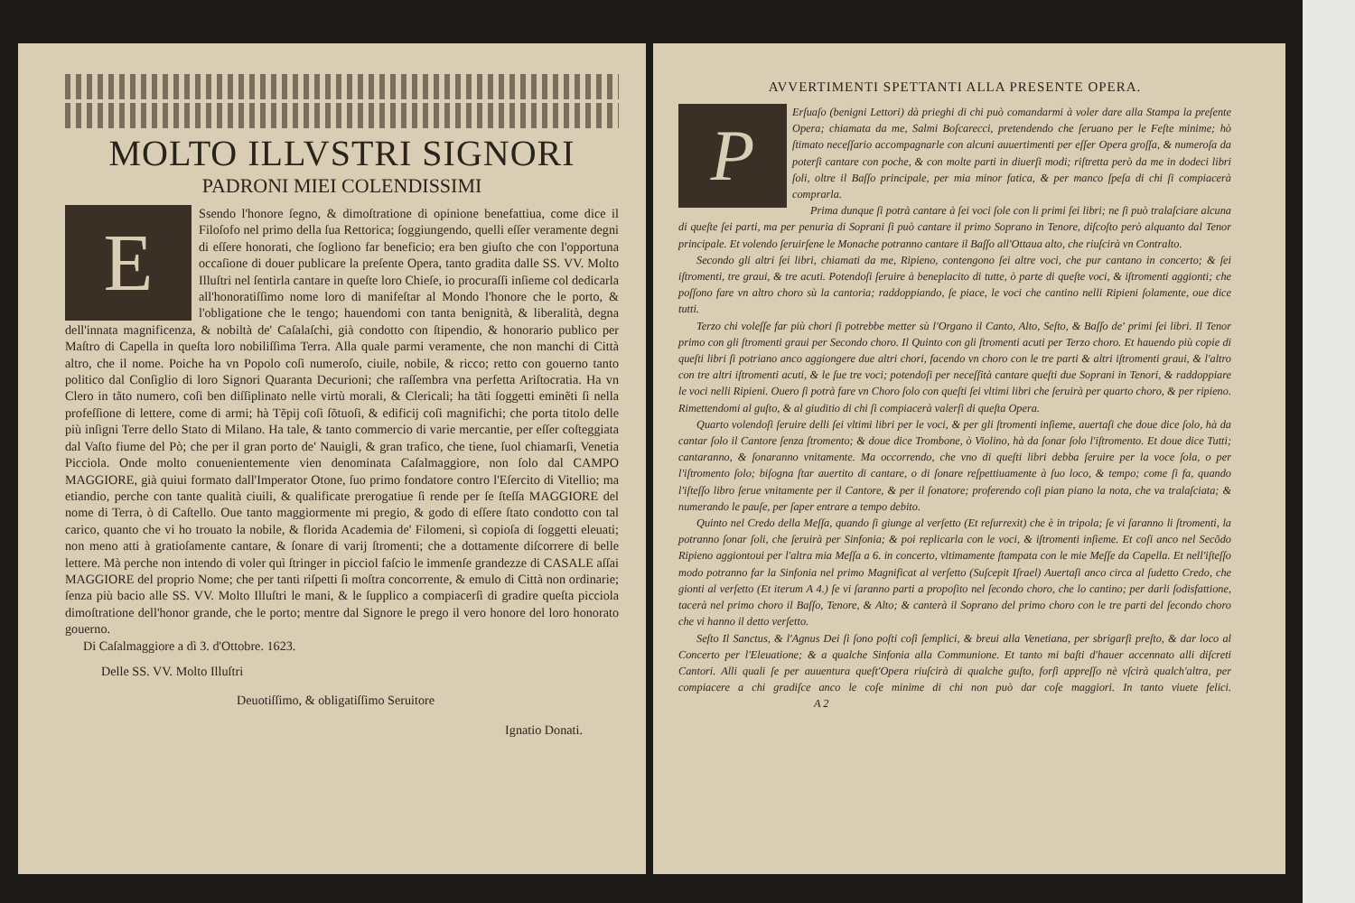MOLTO ILLVSTRI SIGNORI
PADRONI MIEI COLENDISSIMI
ESsendo l'honore ſegno, & dimoſtratione di opinione benefattiua, come dice il Filoſofo nel primo della ſua Rettorica; ſoggiungendo, quelli eſſer veramente degni di eſſere honorati, che ſogliono far beneficio; era ben giuſto che con l'opportuna occaſione di douer publicare la preſente Opera, tanto gradita dalle SS. VV. Molto Illuſtri nel ſentirla cantare in queſte loro Chieſe, io procuraſſi inſieme col dedicarla all'honoratiſſimo nome loro di manifeſtar al Mondo l'honore che le porto, & l'obligatione che le tengo; hauendomi con tanta benignità, & liberalità, degna dell'innata magnificenza, & nobiltà de' Caſalaſchi, già condotto con ſtipendio, & honorario publico per Maſtro di Capella in queſta loro nobiliſſima Terra. Alla quale parmi veramente, che non manchi di Città altro, che il nome. Poiche ha vn Popolo coſi numeroſo, ciuile, nobile, & ricco; retto con gouerno tanto politico dal Conſiglio di loro Signori Quaranta Decurioni; che raſſembra vna perfetta Ariſtocratia. Ha vn Clero in tãto numero, coſi ben diſſiplinato nelle virtù morali, & Clericali; ha tãti ſoggetti eminẽti ſi nella profeſſione di lettere, come di armi; hà Tẽpij coſi ſõtuoſi, & edificij coſi magnifichi; che porta titolo delle più inſigni Terre dello Stato di Milano. Ha tale, & tanto commercio di varie mercantie, per eſſer coſteggiata dal Vaſto fiume del Pò; che per il gran porto de' Nauigli, & gran trafico, che tiene, ſuol chiamarſi, Venetia Picciola. Onde molto conuenientemente vien denominata Caſalmaggiore, non ſolo dal CAMPO MAGGIORE, già quiui formato dall'Imperator Otone, ſuo primo fondatore contro l'Eſercito di Vitellio; ma etiandio, perche con tante qualità ciuili, & qualificate prerogatiue ſi rende per ſe ſteſſa MAGGIORE del nome di Terra, ò di Caſtello. Oue tanto maggiormente mi pregio, & godo di eſſere ſtato condotto con tal carico, quanto che vi ho trouato la nobile, & florida Academia de' Filomeni, sì copioſa di ſoggetti eleuati; non meno atti à gratioſamente cantare, & ſonare di varij ſtromenti; che a dottamente diſcorrere di belle lettere. Mà perche non intendo di voler quì ſtringer in picciol faſcio le immenſe grandezze di CASALE aſſai MAGGIORE del proprio Nome; che per tanti riſpetti ſi moſtra concorrente, & emulo di Città non ordinarie; ſenza più bacio alle SS. VV. Molto Illuſtri le mani, & le ſupplico a compiacerſi di gradire queſta picciola dimoſtratione dell'honor grande, che le porto; mentre dal Signore le prego il vero honore del loro honorato gouerno.
Di Caſalmaggiore a dì 3. d'Ottobre. 1623.
Delle SS. VV. Molto Illuſtri
Deuotiſſimo, & obligatiſſimo Seruitore
Ignatio Donati.
AVVERTIMENTI SPETTANTI ALLA PRESENTE OPERA.
PErſuaſo (benigni Lettori) dà prieghi di chi può comandarmi à voler dare alla Stampa la preſente Opera; chiamata da me, Salmi Boſcarecci, pretendendo che ſeruano per le Feſte minime; hò ſtimato neceſſario accompagnarle con alcuni auuertimenti per eſſer Opera groſſa, & numeroſa da poterſi cantare con poche, & con molte parti in diuerſi modi; riſtretta però da me in dodeci libri ſoli, oltre il Baſſo principale, per mia minor fatica, & per manco ſpeſa di chi ſi compiacerà comprarla.
Prima dunque ſi potrà cantare à ſei voci ſole con li primi ſei libri; ne ſi può tralaſciare alcuna di queſte ſei parti, ma per penuria di Soprani ſi può cantare il primo Soprano in Tenore, diſcoſto però alquanto dal Tenor principale. Et volendo ſeruirſene le Monache potranno cantare il Baſſo all'Ottaua alto, che riuſcirà vn Contralto.
Secondo gli altri ſei libri, chiamati da me, Ripieno, contengono ſei altre voci, che pur cantano in concerto; & ſei iſtromenti, tre graui, & tre acuti. Potendoſi ſeruire à beneplacito di tutte, ò parte di queſte voci, & iſtromenti aggionti; che poſſono fare vn altro choro sù la cantoria; raddoppiando, ſe piace, le voci che cantino nelli Ripieni ſolamente, oue dice tutti.
Terzo chi voleſſe far più chori ſi potrebbe metter sù l'Organo il Canto, Alto, Seſto, & Baſſo de' primi ſei libri. Il Tenor primo con gli ſtromenti graui per Secondo choro. Il Quinto con gli ſtromenti acuti per Terzo choro. Et hauendo più copie di queſti libri ſi potriano anco aggiongere due altri chori, facendo vn choro con le tre parti & altri iſtromenti graui, & l'altro con tre altri iſtromenti acuti, & le ſue tre voci; potendoſi per neceſſità cantare queſti due Soprani in Tenori, & raddoppiare le voci nelli Ripieni. Ouero ſi potrà fare vn Choro ſolo con queſti ſei vltimi libri che ſeruirà per quarto choro, & per ripieno. Rimettendomi al guſto, & al giuditio di chi ſi compiacerà valerſi di queſta Opera.
Quarto volendoſi ſeruire delli ſei vltimi libri per le voci, & per gli ſtromenti inſieme, auertaſi che doue dice ſolo, hà da cantar ſolo il Cantore ſenza ſtromento; & doue dice Trombone, ò Violino, hà da ſonar ſolo l'iſtromento. Et doue dice Tutti; cantaranno, & ſonaranno vnitamente. Ma occorrendo, che vno di queſti libri debba ſeruire per la voce ſola, o per l'iſtromento ſolo; biſogna ſtar auertito di cantare, o di ſonare reſpettiuamente à ſuo loco, & tempo; come ſi fa, quando l'iſteſſo libro ſerue vnitamente per il Cantore, & per il ſonatore; proferendo coſi pian piano la nota, che va tralaſciata; & numerando le pauſe, per ſaper entrare a tempo debito.
Quinto nel Credo della Meſſa, quando ſi giunge al verſetto (Et reſurrexit) che è in tripola; ſe vi ſaranno li ſtromenti, la potranno ſonar ſoli, che ſeruirà per Sinfonia; & poi replicarla con le voci, & iſtromenti inſieme. Et coſi anco nel Secõdo Ripieno aggiontoui per l'altra mia Meſſa a 6. in concerto, vltimamente ſtampata con le mie Meſſe da Capella. Et nell'iſteſſo modo potranno far la Sinfonia nel primo Magnificat al verſetto (Suſcepit Iſrael) Auertaſi anco circa al ſudetto Credo, che gionti al verſetto (Et iterum A 4.) ſe vi ſaranno parti a propoſito nel ſecondo choro, che lo cantino; per darli ſodisfattione, tacerà nel primo choro il Baſſo, Tenore, & Alto; & canterà il Soprano del primo choro con le tre parti del ſecondo choro che vi hanno il detto verſetto.
Seſto Il Sanctus, & l'Agnus Dei ſi ſono poſti coſi ſemplici, & breui alla Venetiana, per sbrigarſi preſto, & dar loco al Concerto per l'Eleuatione; & a qualche Sinfonia alla Communione. Et tanto mi baſti d'hauer accennato alli diſcreti Cantori. Alli quali ſe per auuentura queſt'Opera riuſcirà di qualche guſto, forſi appreſſo nè vſcirà qualch'altra, per compiacere a chi gradiſce anco le coſe minime di chi non può dar coſe maggiori. In tanto viuete felici. A 2